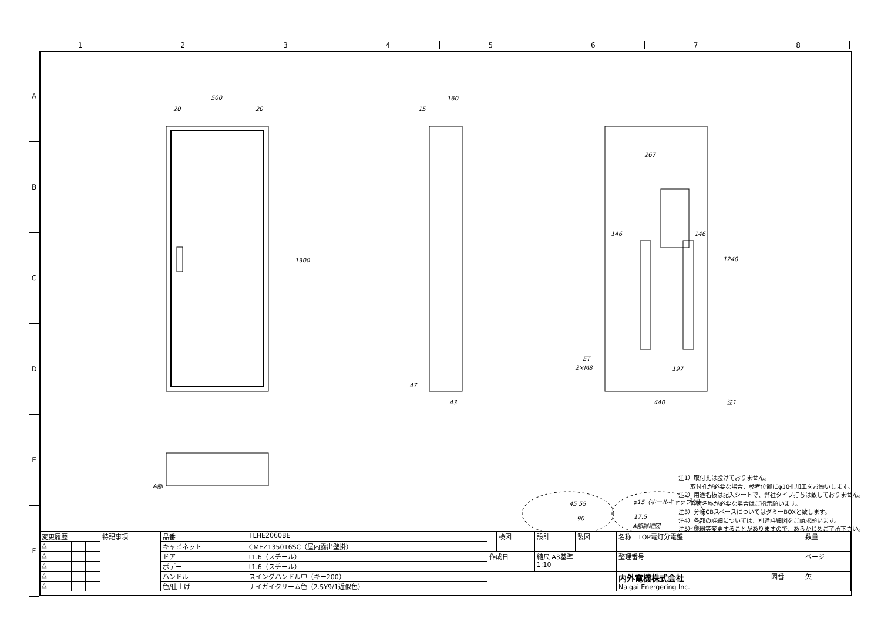1 2 3 4 5 6 7 8
A
B
C
D
E
F
500
20
20
1300
160
15
440
注1
1240
146
146
267
197
43
47
ET
2×M8
A部
φ15（ホールキャップ付）
17.5
A部詳細図
45 55
90
注1）取付孔は設けておりません。
　　取付孔が必要な場合、参考位置にφ10孔加工をお願いします。
注2）用途名板は記入シートで、弊社タイプ打ちは致しておりません。
　　負荷名称が必要な場合はご指示願います。
注3）分岐CBスペースについてはダミーBOXと致します。
注4）各部の詳細については、別途詳細図をご請求願います。
注5）機器等変更することがありますので、あらかじめご了承下さい。
| 変更履歴 | | | 特記事項 | 品番 | TLHE2060BE | | 検図 | 設計 | 製図 | 名称 TOP電灯分電盤 | | 数量 |
| △ | | | | キャビネット | CMEZ135016SC（屋内露出壁掛） | | | | | | | |
| △ | | | | ドア | t1.6（スチール） | 作成日 | | 縮尺 A3基準 1:10 | | 整理番号 | | ページ |
| △ | | | | ボデー | t1.6（スチール） | | | | | | | |
| △ | | | | ハンドル | スイングハンドル中（キー200） | | | | | 内外電機株式会社 Naigai Energering Inc. | 図番 | 欠 |
| △ | | | | 色/仕上げ | ナイガイクリーム色（2.5Y9/1近似色） | | | | | | | |